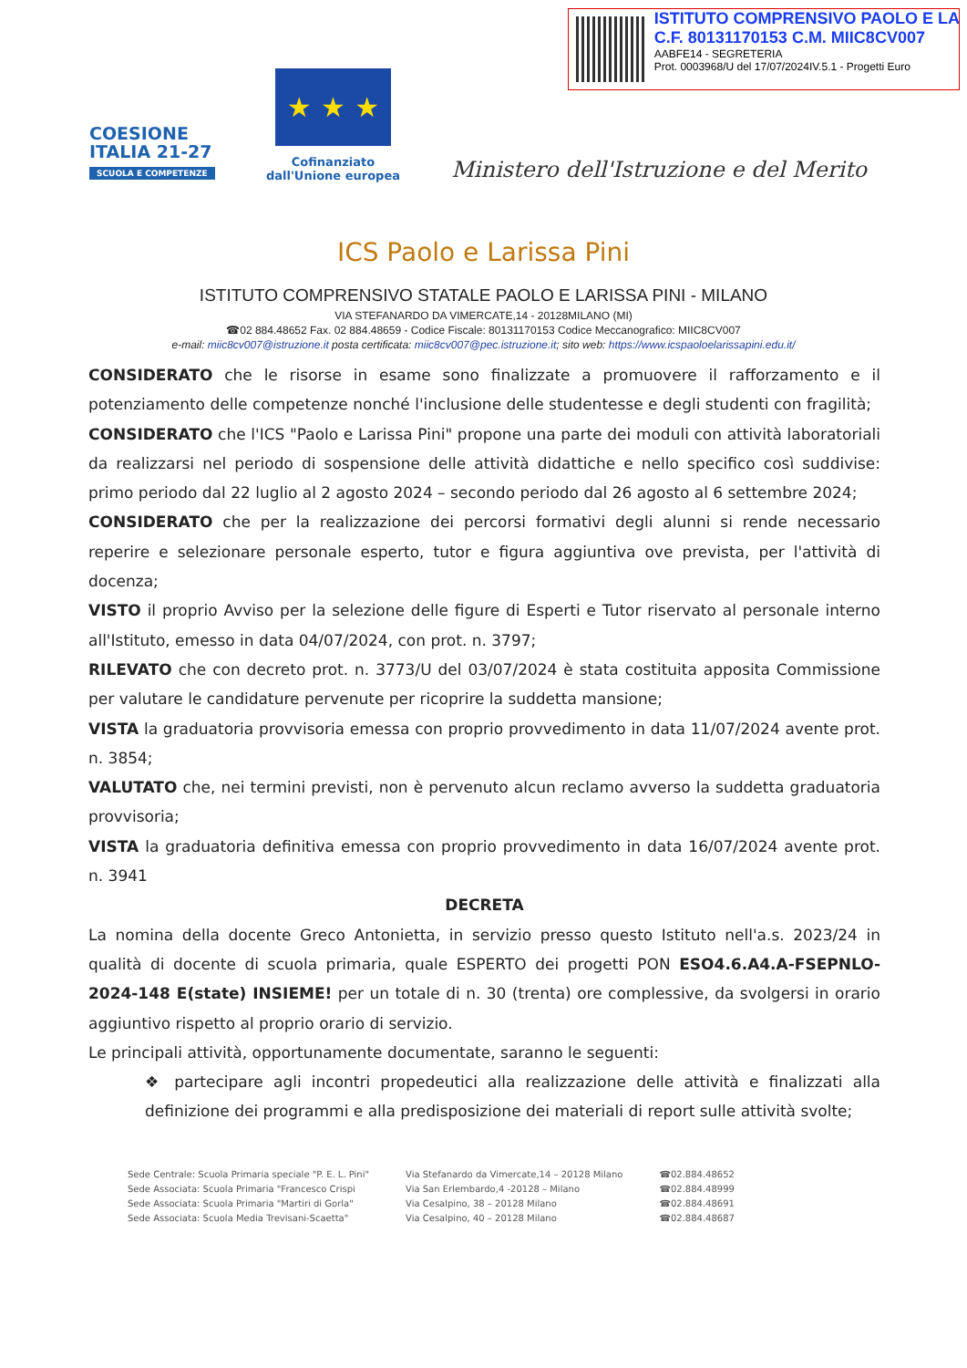ISTITUTO COMPRENSIVO PAOLO E LA
C.F. 80131170153 C.M. MIIC8CV007
AABFE14 - SEGRETERIA
Prot. 0003968/U del 17/07/2024IV.5.1 - Progetti Euro
COESIONE
ITALIA 21-27
SCUOLA E COMPETENZE
★ ★ ★
Cofinanziato
dall'Unione europea
Ministero dell'Istruzione e del Merito
ICS Paolo e Larissa Pini
ISTITUTO COMPRENSIVO STATALE PAOLO E LARISSA PINI - MILANO
VIA STEFANARDO DA VIMERCATE,14 - 20128MILANO (MI)
☎02 884.48652 Fax. 02 884.48659 - Codice Fiscale: 80131170153 Codice Meccanografico: MIIC8CV007
e-mail: miic8cv007@istruzione.it posta certificata: miic8cv007@pec.istruzione.it; sito web: https://www.icspaoloelarissapini.edu.it/
CONSIDERATO che le risorse in esame sono finalizzate a promuovere il rafforzamento e il potenziamento delle competenze nonché l'inclusione delle studentesse e degli studenti con fragilità;
CONSIDERATO che l'ICS "Paolo e Larissa Pini" propone una parte dei moduli con attività laboratoriali da realizzarsi nel periodo di sospensione delle attività didattiche e nello specifico così suddivise: primo periodo dal 22 luglio al 2 agosto 2024 – secondo periodo dal 26 agosto al 6 settembre 2024;
CONSIDERATO che per la realizzazione dei percorsi formativi degli alunni si rende necessario reperire e selezionare personale esperto, tutor e figura aggiuntiva ove prevista, per l'attività di docenza;
VISTO il proprio Avviso per la selezione delle figure di Esperti e Tutor riservato al personale interno all'Istituto, emesso in data 04/07/2024, con prot. n. 3797;
RILEVATO che con decreto prot. n. 3773/U del 03/07/2024 è stata costituita apposita Commissione per valutare le candidature pervenute per ricoprire la suddetta mansione;
VISTA la graduatoria provvisoria emessa con proprio provvedimento in data 11/07/2024 avente prot. n. 3854;
VALUTATO che, nei termini previsti, non è pervenuto alcun reclamo avverso la suddetta graduatoria provvisoria;
VISTA la graduatoria definitiva emessa con proprio provvedimento in data 16/07/2024 avente prot. n. 3941
DECRETA
La nomina della docente Greco Antonietta, in servizio presso questo Istituto nell'a.s. 2023/24 in qualità di docente di scuola primaria, quale ESPERTO dei progetti PON ESO4.6.A4.A-FSEPNLO-2024-148 E(state) INSIEME! per un totale di n. 30 (trenta) ore complessive, da svolgersi in orario aggiuntivo rispetto al proprio orario di servizio.
Le principali attività, opportunamente documentate, saranno le seguenti:
❖ partecipare agli incontri propedeutici alla realizzazione delle attività e finalizzati alla definizione dei programmi e alla predisposizione dei materiali di report sulle attività svolte;
Sede Centrale: Scuola Primaria speciale "P. E. L. Pini"
Sede Associata: Scuola Primaria "Francesco Crispi
Sede Associata: Scuola Primaria "Martiri di Gorla"
Sede Associata: Scuola Media Trevisani-Scaetta"
Via Stefanardo da Vimercate,14 – 20128 Milano
Via San Erlembardo,4 -20128 – Milano
Via Cesalpino, 38 – 20128 Milano
Via Cesalpino, 40 – 20128 Milano
☎02.884.48652
☎02.884.48999
☎02.884.48691
☎02.884.48687